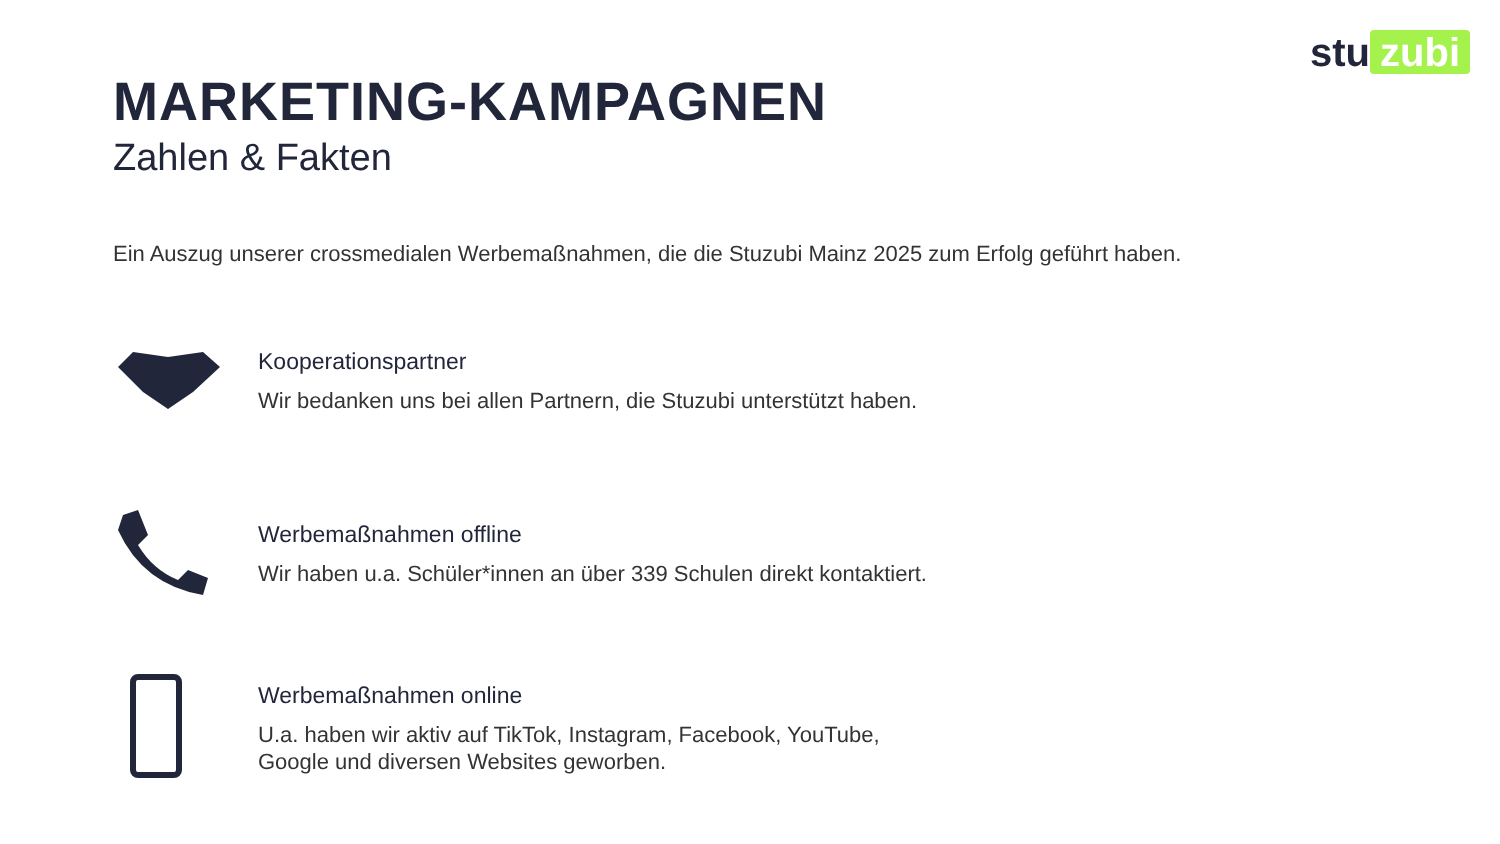stu zubi
MARKETING-KAMPAGNEN
Zahlen & Fakten
Ein Auszug unserer crossmedialen Werbemaßnahmen, die die Stuzubi Mainz 2025 zum Erfolg geführt haben.
Kooperationspartner
Wir bedanken uns bei allen Partnern, die Stuzubi unterstützt haben.
Werbemaßnahmen offline
Wir haben u.a. Schüler*innen an über 339 Schulen direkt kontaktiert.
Werbemaßnahmen online
U.a. haben wir aktiv auf TikTok, Instagram, Facebook, YouTube,
Google und diversen Websites geworben.